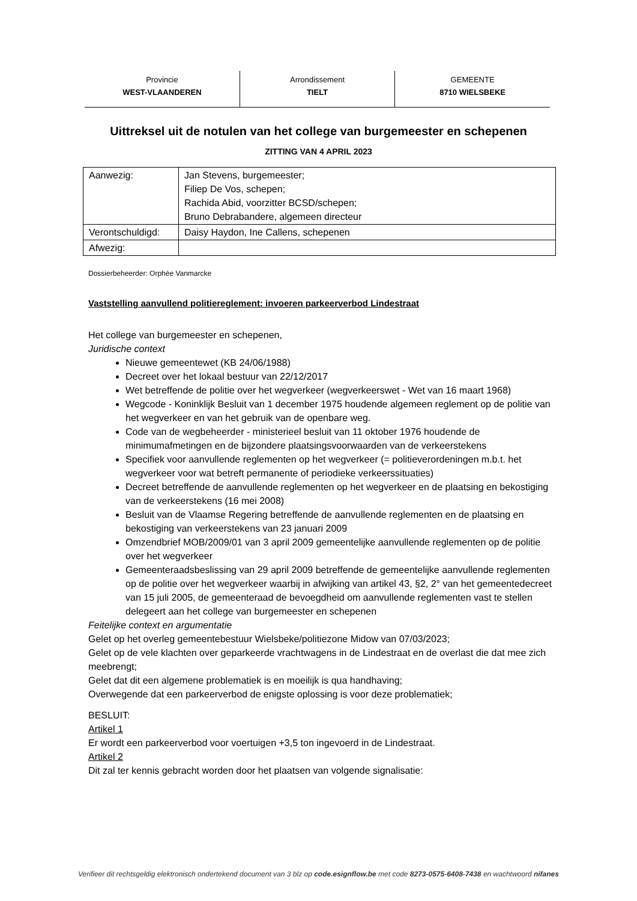| Provincie WEST-VLAANDEREN | Arrondissement TIELT | GEMEENTE 8710 WIELSBEKE |
Uittreksel uit de notulen van het college van burgemeester en schepenen
ZITTING VAN 4 APRIL 2023
| Aanwezig: | Jan Stevens, burgemeester; Filiep De Vos, schepen; Rachida Abid, voorzitter BCSD/schepen; Bruno Debrabandere, algemeen directeur |
| Verontschuldigd: | Daisy Haydon, Ine Callens, schepenen |
| Afwezig: | |
Dossierbeheerder: Orphée Vanmarcke
Vaststelling aanvullend politiereglement: invoeren parkeerverbod Lindestraat
Het college van burgemeester en schepenen,
Juridische context
Nieuwe gemeentewet (KB 24/06/1988)
Decreet over het lokaal bestuur van 22/12/2017
Wet betreffende de politie over het wegverkeer (wegverkeerswet - Wet van 16 maart 1968)
Wegcode - Koninklijk Besluit van 1 december 1975 houdende algemeen reglement op de politie van het wegverkeer en van het gebruik van de openbare weg.
Code van de wegbeheerder - ministerieel besluit van 11 oktober 1976 houdende de minimumafmetingen en de bijzondere plaatsingsvoorwaarden van de verkeerstekens
Specifiek voor aanvullende reglementen op het wegverkeer (= politieverordeningen m.b.t. het wegverkeer voor wat betreft permanente of periodieke verkeerssituaties)
Decreet betreffende de aanvullende reglementen op het wegverkeer en de plaatsing en bekostiging van de verkeerstekens (16 mei 2008)
Besluit van de Vlaamse Regering betreffende de aanvullende reglementen en de plaatsing en bekostiging van verkeerstekens van 23 januari 2009
Omzendbrief MOB/2009/01 van 3 april 2009 gemeentelijke aanvullende reglementen op de politie over het wegverkeer
Gemeenteraadsbeslissing van 29 april 2009 betreffende de gemeentelijke aanvullende reglementen op de politie over het wegverkeer waarbij in afwijking van artikel 43, §2, 2° van het gemeentedecreet van 15 juli 2005, de gemeenteraad de bevoegdheid om aanvullende reglementen vast te stellen delegeert aan het college van burgemeester en schepenen
Feitelijke context en argumentatie
Gelet op het overleg gemeentebestuur Wielsbeke/politiezone Midow van 07/03/2023;
Gelet op de vele klachten over geparkeerde vrachtwagens in de Lindestraat en de overlast die dat mee zich meebrengt;
Gelet dat dit een algemene problematiek is en moeilijk is qua handhaving;
Overwegende dat een parkeerverbod de enigste oplossing is voor deze problematiek;
BESLUIT:
Artikel 1
Er wordt een parkeerverbod voor voertuigen +3,5 ton ingevoerd in de Lindestraat.
Artikel 2
Dit zal ter kennis gebracht worden door het plaatsen van volgende signalisatie:
Verifieer dit rechtsgeldig elektronisch ondertekend document van 3 blz op code.esignflow.be met code 8273-0575-6408-7438 en wachtwoord nifanes